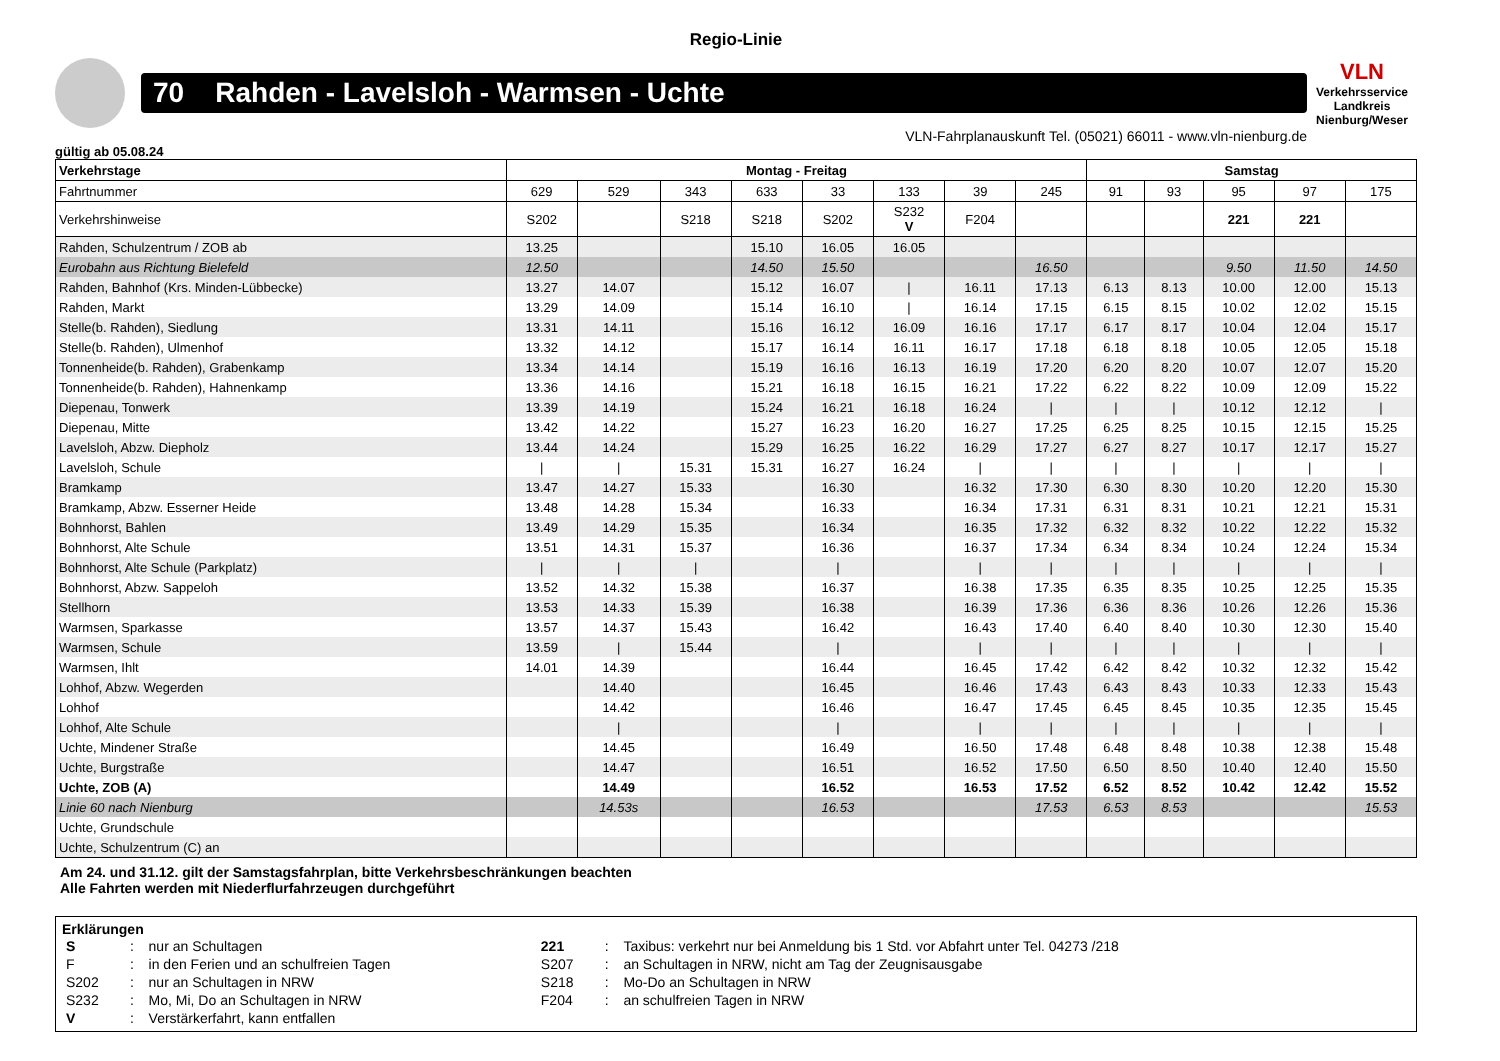Regio-Linie
70 Rahden - Lavelsloh - Warmsen - Uchte
VLN
Verkehrsservice
Landkreis Nienburg/Weser
VLN-Fahrplanauskunft Tel. (05021) 66011 - www.vln-nienburg.de
gültig ab 05.08.24
| Verkehrstage | Montag - Freitag | | | | | | | | Samstag | | | | |
| --- | --- | --- | --- | --- | --- | --- | --- | --- | --- | --- | --- | --- | --- |
| Fahrtnummer | 629 | 529 | 343 | 633 | 33 | 133 | 39 | 245 | 91 | 93 | 95 | 97 | 175 |
| Verkehrshinweise | S202 | | S218 | S218 | S202 | S232 V | F204 | | | | 221 | 221 | |
| Rahden, Schulzentrum / ZOB ab | 13.25 | | | 15.10 | 16.05 | 16.05 | | | | | | | |
| Eurobahn aus Richtung Bielefeld | 12.50 | | | 14.50 | 15.50 | | | 16.50 | | | 9.50 | 11.50 | 14.50 |
| Rahden, Bahnhof (Krs. Minden-Lübbecke) | 13.27 | 14.07 | | 15.12 | 16.07 | / | 16.11 | 17.13 | 6.13 | 8.13 | 10.00 | 12.00 | 15.13 |
| Rahden, Markt | 13.29 | 14.09 | | 15.14 | 16.10 | / | 16.14 | 17.15 | 6.15 | 8.15 | 10.02 | 12.02 | 15.15 |
| Stelle(b. Rahden), Siedlung | 13.31 | 14.11 | | 15.16 | 16.12 | 16.09 | 16.16 | 17.17 | 6.17 | 8.17 | 10.04 | 12.04 | 15.17 |
| Stelle(b. Rahden), Ulmenhof | 13.32 | 14.12 | | 15.17 | 16.14 | 16.11 | 16.17 | 17.18 | 6.18 | 8.18 | 10.05 | 12.05 | 15.18 |
| Tonnenheide(b. Rahden), Grabenkamp | 13.34 | 14.14 | | 15.19 | 16.16 | 16.13 | 16.19 | 17.20 | 6.20 | 8.20 | 10.07 | 12.07 | 15.20 |
| Tonnenheide(b. Rahden), Hahnenkamp | 13.36 | 14.16 | | 15.21 | 16.18 | 16.15 | 16.21 | 17.22 | 6.22 | 8.22 | 10.09 | 12.09 | 15.22 |
| Diepenau, Tonwerk | 13.39 | 14.19 | | 15.24 | 16.21 | 16.18 | 16.24 | / | / | / | 10.12 | 12.12 | / |
| Diepenau, Mitte | 13.42 | 14.22 | | 15.27 | 16.23 | 16.20 | 16.27 | 17.25 | 6.25 | 8.25 | 10.15 | 12.15 | 15.25 |
| Lavelsloh, Abzw. Diepholz | 13.44 | 14.24 | | 15.29 | 16.25 | 16.22 | 16.29 | 17.27 | 6.27 | 8.27 | 10.17 | 12.17 | 15.27 |
| Lavelsloh, Schule | / | / | 15.31 | 15.31 | 16.27 | 16.24 | / | / | / | / | / | / | / |
| Bramkamp | 13.47 | 14.27 | 15.33 | | 16.30 | | 16.32 | 17.30 | 6.30 | 8.30 | 10.20 | 12.20 | 15.30 |
| Bramkamp, Abzw. Esserner Heide | 13.48 | 14.28 | 15.34 | | 16.33 | | 16.34 | 17.31 | 6.31 | 8.31 | 10.21 | 12.21 | 15.31 |
| Bohnhorst, Bahlen | 13.49 | 14.29 | 15.35 | | 16.34 | | 16.35 | 17.32 | 6.32 | 8.32 | 10.22 | 12.22 | 15.32 |
| Bohnhorst, Alte Schule | 13.51 | 14.31 | 15.37 | | 16.36 | | 16.37 | 17.34 | 6.34 | 8.34 | 10.24 | 12.24 | 15.34 |
| Bohnhorst, Alte Schule (Parkplatz) | / | / | / | | / | | / | / | / | / | / | / | / |
| Bohnhorst, Abzw. Sappeloh | 13.52 | 14.32 | 15.38 | | 16.37 | | 16.38 | 17.35 | 6.35 | 8.35 | 10.25 | 12.25 | 15.35 |
| Stellhorn | 13.53 | 14.33 | 15.39 | | 16.38 | | 16.39 | 17.36 | 6.36 | 8.36 | 10.26 | 12.26 | 15.36 |
| Warmsen, Sparkasse | 13.57 | 14.37 | 15.43 | | 16.42 | | 16.43 | 17.40 | 6.40 | 8.40 | 10.30 | 12.30 | 15.40 |
| Warmsen, Schule | 13.59 | / | 15.44 | | / | | / | / | / | / | / | / | / |
| Warmsen, Ihlt | 14.01 | 14.39 | | | 16.44 | | 16.45 | 17.42 | 6.42 | 8.42 | 10.32 | 12.32 | 15.42 |
| Lohhof, Abzw. Wegerden | | 14.40 | | | 16.45 | | 16.46 | 17.43 | 6.43 | 8.43 | 10.33 | 12.33 | 15.43 |
| Lohhof | | 14.42 | | | 16.46 | | 16.47 | 17.45 | 6.45 | 8.45 | 10.35 | 12.35 | 15.45 |
| Lohhof, Alte Schule | | / | | | / | | / | / | / | / | / | / | / |
| Uchte, Mindener Straße | | 14.45 | | | 16.49 | | 16.50 | 17.48 | 6.48 | 8.48 | 10.38 | 12.38 | 15.48 |
| Uchte, Burgstraße | | 14.47 | | | 16.51 | | 16.52 | 17.50 | 6.50 | 8.50 | 10.40 | 12.40 | 15.50 |
| Uchte, ZOB (A) | | 14.49 | | | 16.52 | | 16.53 | 17.52 | 6.52 | 8.52 | 10.42 | 12.42 | 15.52 |
| Linie 60 nach Nienburg | | 14.53s | | | 16.53 | | | 17.53 | 6.53 | 8.53 | | | 15.53 |
| Uchte, Grundschule | | | | | | | | | | | | | |
| Uchte, Schulzentrum (C) an | | | | | | | | | | | | | |
Am 24. und 31.12. gilt der Samstagsfahrplan, bitte Verkehrsbeschränkungen beachten
Alle Fahrten werden mit Niederflurfahrzeugen durchgeführt
Erklärungen
| S | : | nur an Schultagen | 221 | : | Taxibus: verkehrt nur bei Anmeldung bis 1 Std. vor Abfahrt unter Tel. 04273 /218 |
| F | : | in den Ferien und an schulfreien Tagen | S207 | : | an Schultagen in NRW, nicht am Tag der Zeugnisausgabe |
| S202 | : | nur an Schultagen in NRW | S218 | : | Mo-Do an Schultagen in NRW |
| S232 | : | Mo, Mi, Do an Schultagen in NRW | F204 | : | an schulfreien Tagen in NRW |
| V | : | Verstärkerfahrt, kann entfallen | | | |